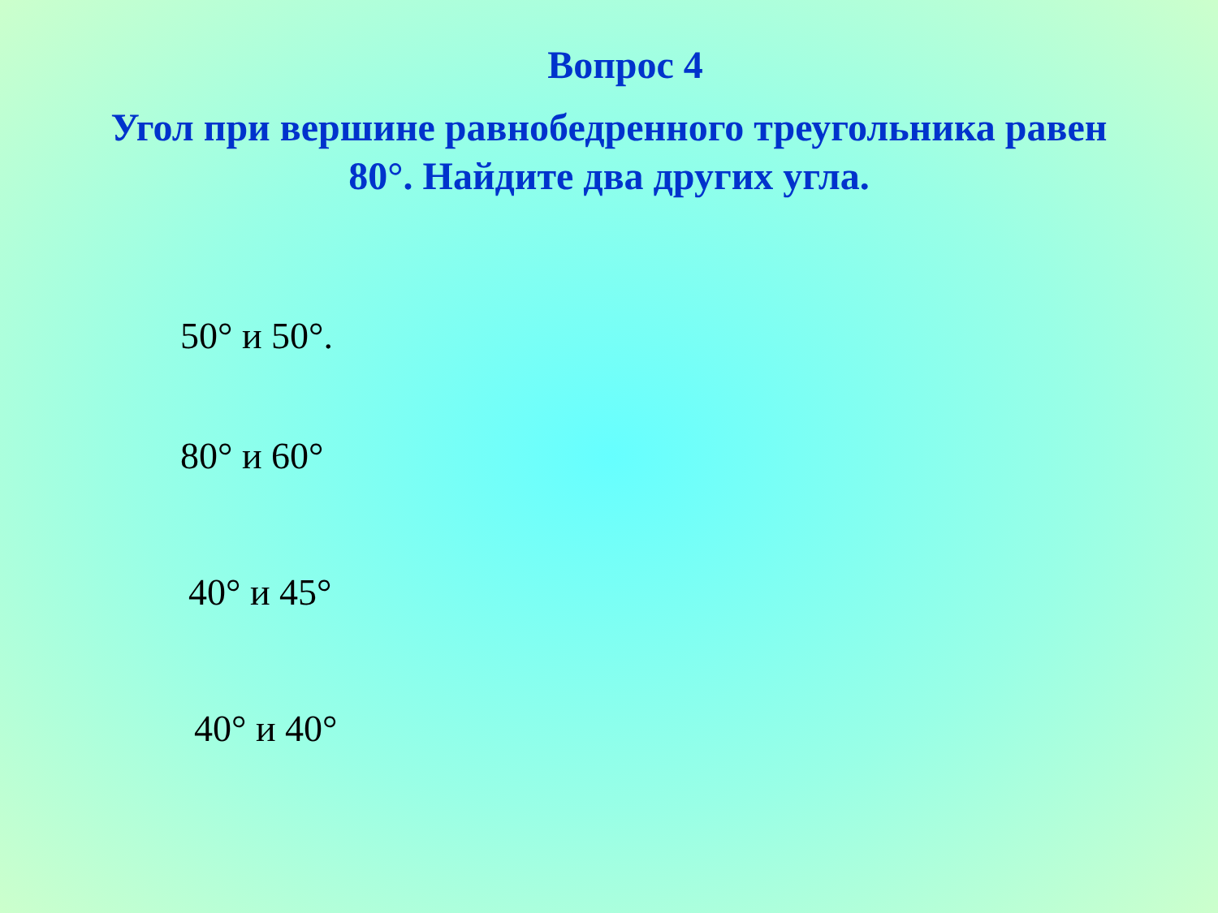Вопрос 4
Угол при вершине равнобедренного треугольника равен
80°. Найдите два других угла.
50° и 50°.
80° и 60°
40° и 45°
40° и 40°